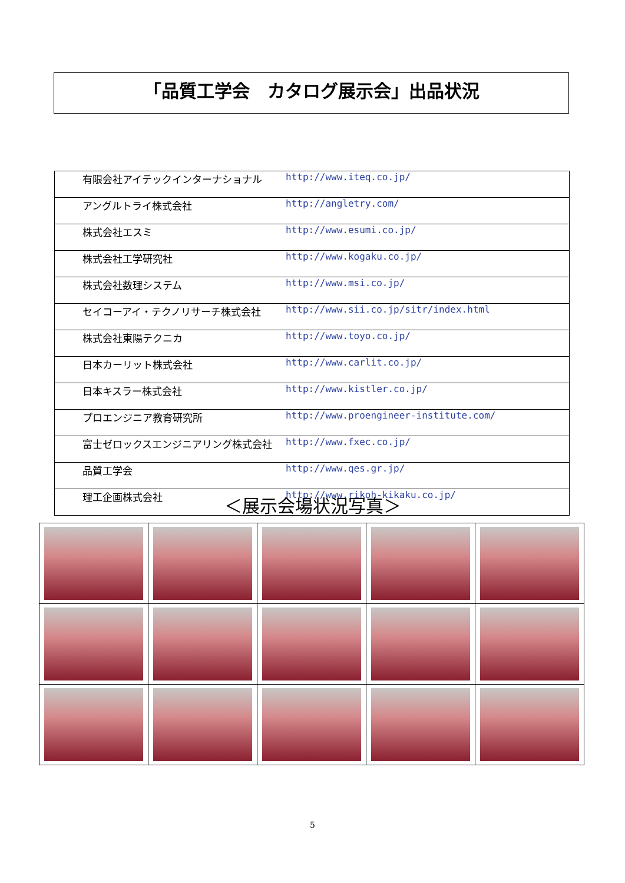「品質工学会　カタログ展示会」出品状況
| 有限会社アイテックインターナショナル | http://www.iteq.co.jp/ |
| アングルトライ株式会社 | http://angletry.com/ |
| 株式会社エスミ | http://www.esumi.co.jp/ |
| 株式会社工学研究社 | http://www.kogaku.co.jp/ |
| 株式会社数理システム | http://www.msi.co.jp/ |
| セイコーアイ・テクノリサーチ株式会社 | http://www.sii.co.jp/sitr/index.html |
| 株式会社東陽テクニカ | http://www.toyo.co.jp/ |
| 日本カーリット株式会社 | http://www.carlit.co.jp/ |
| 日本キスラー株式会社 | http://www.kistler.co.jp/ |
| プロエンジニア教育研究所 | http://www.proengineer-institute.com/ |
| 富士ゼロックスエンジニアリング株式会社 | http://www.fxec.co.jp/ |
| 品質工学会 | http://www.qes.gr.jp/ |
| 理工企画株式会社 | http://www.rikoh-kikaku.co.jp/ |
＜展示会場状況写真＞
5